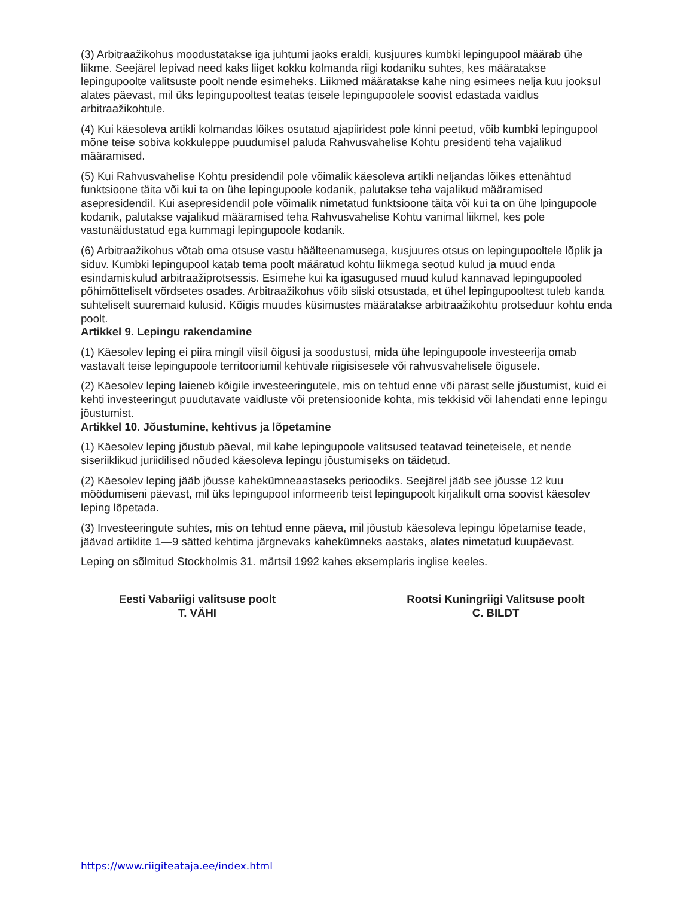(3) Arbitraažikohus moodustatakse iga juhtumi jaoks eraldi, kusjuures kumbki lepingupool määrab ühe liikme. Seejärel lepivad need kaks liiget kokku kolmanda riigi kodaniku suhtes, kes määratakse lepingupoolte valitsuste poolt nende esimeheks. Liikmed määratakse kahe ning esimees nelja kuu jooksul alates päevast, mil üks lepingupooltest teatas teisele lepingupoolele soovist edastada vaidlus arbitraažikohtule.
(4) Kui käesoleva artikli kolmandas lõikes osutatud ajapiiridest pole kinni peetud, võib kumbki lepingupool mõne teise sobiva kokkuleppe puudumisel paluda Rahvusvahelise Kohtu presidenti teha vajalikud määramised.
(5) Kui Rahvusvahelise Kohtu presidendil pole võimalik käesoleva artikli neljandas lõikes ettenähtud funktsioone täita või kui ta on ühe lepingupoole kodanik, palutakse teha vajalikud määramised asepresidendil. Kui asepresidendil pole võimalik nimetatud funktsioone täita või kui ta on ühe lpingupoole kodanik, palutakse vajalikud määramised teha Rahvusvahelise Kohtu vanimal liikmel, kes pole vastunäidustatud ega kummagi lepingupoole kodanik.
(6) Arbitraažikohus võtab oma otsuse vastu häälteenamusega, kusjuures otsus on lepingupooltele lõplik ja siduv. Kumbki lepingupool katab tema poolt määratud kohtu liikmega seotud kulud ja muud enda esindamiskulud arbitraažiprotsessis. Esimehe kui ka igasugused muud kulud kannavad lepingupooled põhimõtteliselt võrdsetes osades. Arbitraažikohus võib siiski otsustada, et ühel lepingupooltest tuleb kanda suhteliselt suuremaid kulusid. Kõigis muudes küsimustes määratakse arbitraažikohtu protseduur kohtu enda poolt.
Artikkel 9. Lepingu rakendamine
(1) Käesolev leping ei piira mingil viisil õigusi ja soodustusi, mida ühe lepingupoole investeerija omab vastavalt teise lepingupoole territooriumil kehtivale riigisisesele või rahvusvahelisele õigusele.
(2) Käesolev leping laieneb kõigile investeeringutele, mis on tehtud enne või pärast selle jõustumist, kuid ei kehti investeeringut puudutavate vaidluste või pretensioonide kohta, mis tekkisid või lahendati enne lepingu jõustumist.
Artikkel 10. Jõustumine, kehtivus ja lõpetamine
(1) Käesolev leping jõustub päeval, mil kahe lepingupoole valitsused teatavad teineteisele, et nende siseriiklikud juriidilised nõuded käesoleva lepingu jõustumiseks on täidetud.
(2) Käesolev leping jääb jõusse kahekümneaastaseks perioodiks. Seejärel jääb see jõusse 12 kuu möödumiseni päevast, mil üks lepingupool informeerib teist lepingupoolt kirjalikult oma soovist käesolev leping lõpetada.
(3) Investeeringute suhtes, mis on tehtud enne päeva, mil jõustub käesoleva lepingu lõpetamise teade, jäävad artiklite 1—9 sätted kehtima järgnevaks kahekümneks aastaks, alates nimetatud kuupäevast.
Leping on sõlmitud Stockholmis 31. märtsil 1992 kahes eksemplaris inglise keeles.
Eesti Vabariigi valitsuse poolt
T. VÄHI
Rootsi Kuningriigi Valitsuse poolt
C. BILDT
https://www.riigiteataja.ee/index.html